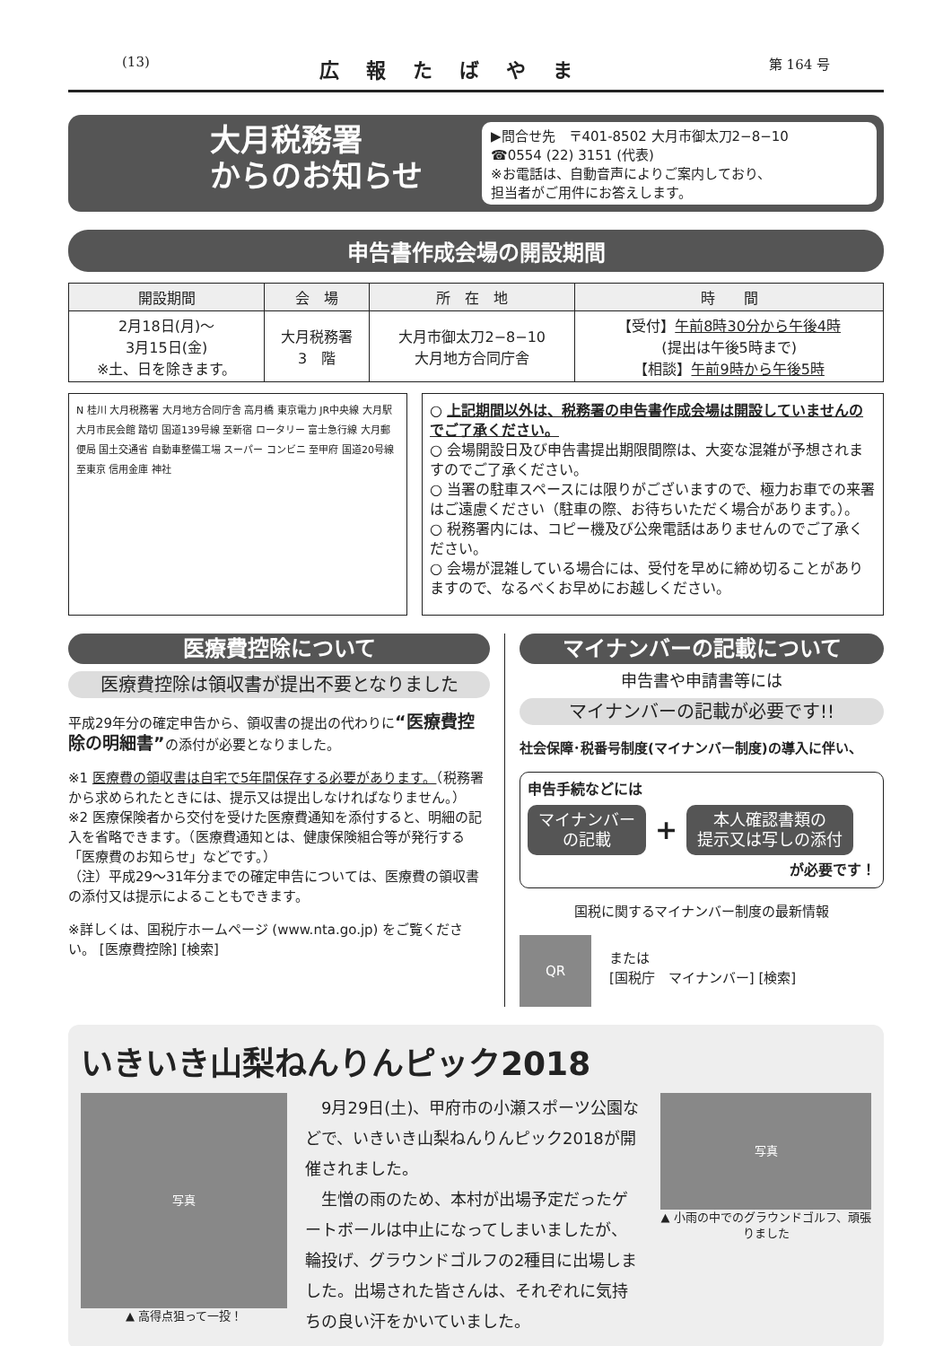(13) 広報たばやま 第 164 号
大月税務署
からのお知らせ
▶問合せ先　〒401-8502 大月市御太刀2−8−10
☎0554 (22) 3151 (代表)
※お電話は、自動音声によりご案内しており、
担当者がご用件にお答えします。
申告書作成会場の開設期間
| 開設期間 | 会 場 | 所 在 地 | 時 間 |
| --- | --- | --- | --- |
| 2月18日(月)〜 3月15日(金) ※土、日を除きます。 | 大月税務署 3 階 | 大月市御太刀2−8−10 大月地方合同庁舎 | 【受付】 午前8時30分から午後4時 (提出は午後5時まで) 【相談】 午前9時から午後5時 |
N 桂川 大月税務署 大月地方合同庁舎 高月橋 東京電力 JR中央線 大月駅 大月市民会館 踏切 国道139号線 至新宿 ロータリー 富士急行線 大月郵便局 国土交通省 自動車整備工場 スーパー コンビニ 至甲府 国道20号線 至東京 信用金庫 神社
○ 上記期間以外は、税務署の申告書作成会場は開設していませんのでご了承ください。
○ 会場開設日及び申告書提出期限間際は、大変な混雑が予想されますのでご了承ください。
○ 当署の駐車スペースには限りがございますので、極力お車での来署はご遠慮ください（駐車の際、お待ちいただく場合があります。）。
○ 税務署内には、コピー機及び公衆電話はありませんのでご了承ください。
○ 会場が混雑している場合には、受付を早めに締め切ることがありますので、なるべくお早めにお越しください。
医療費控除について
医療費控除は領収書が提出不要となりました
平成29年分の確定申告から、領収書の提出の代わりに“医療費控除の明細書”の添付が必要となりました。
※1 医療費の領収書は自宅で5年間保存する必要があります。（税務署から求められたときには、提示又は提出しなければなりません。）
※2 医療保険者から交付を受けた医療費通知を添付すると、明細の記入を省略できます。（医療費通知とは、健康保険組合等が発行する「医療費のお知らせ」などです。）
（注）平成29〜31年分までの確定申告については、医療費の領収書の添付又は提示によることもできます。
※詳しくは、国税庁ホームページ (www.nta.go.jp) をご覧ください。 [医療費控除] [検索]
マイナンバーの記載について
申告書や申請書等には
マイナンバーの記載が必要です!!
社会保障･税番号制度(マイナンバー制度)の導入に伴い、
申告手続などには
マイナンバー
の記載
+
本人確認書類の
提示又は写しの添付
が必要です！
国税に関するマイナンバー制度の最新情報
QR
または
[国税庁　マイナンバー] [検索]
いきいき山梨ねんりんピック2018
写真
▲ 高得点狙って一投！
　9月29日(土)、甲府市の小瀬スポーツ公園などで、いきいき山梨ねんりんピック2018が開催されました。
　生憎の雨のため、本村が出場予定だったゲートボールは中止になってしまいましたが、輪投げ、グラウンドゴルフの2種目に出場しました。出場された皆さんは、それぞれに気持ちの良い汗をかいていました。
写真
▲ 小雨の中でのグラウンドゴルフ、頑張りました